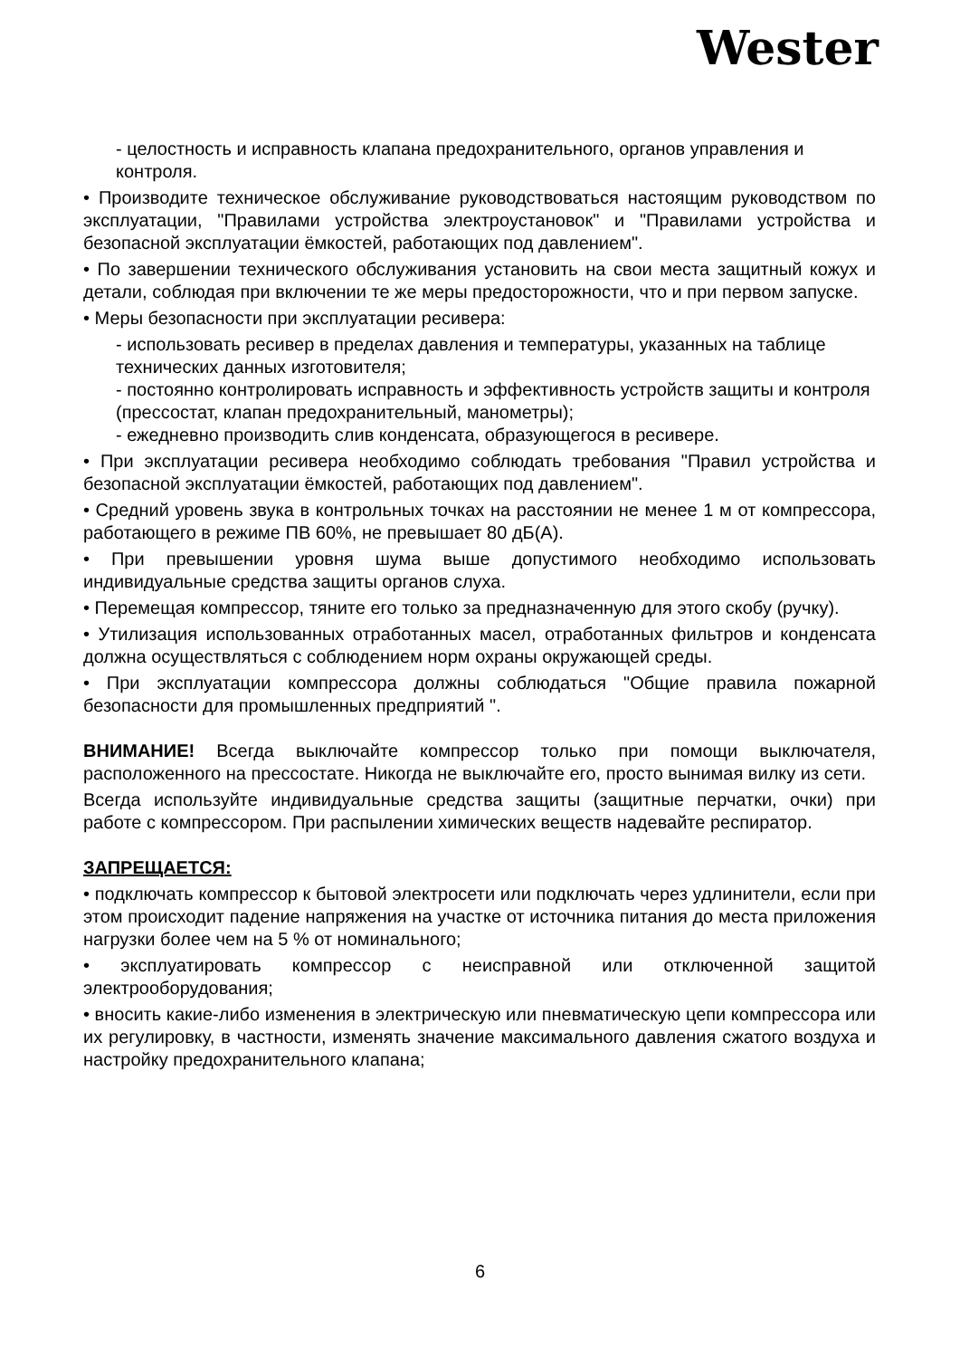Wester
- целостность и исправность клапана предохранительного, органов управления и контроля.
• Производите техническое обслуживание руководствоваться настоящим руководством по эксплуатации, "Правилами устройства электроустановок" и "Правилами устройства и безопасной эксплуатации ёмкостей, работающих под давлением".
• По завершении технического обслуживания установить на свои места защитный кожух и детали, соблюдая при включении те же меры предосторожности, что и при первом запуске.
• Меры безопасности при эксплуатации ресивера:
- использовать ресивер в пределах давления и температуры, указанных на таблице технических данных изготовителя;
- постоянно контролировать исправность и эффективность устройств защиты и контроля (прессостат, клапан предохранительный, манометры);
- ежедневно производить слив конденсата, образующегося в ресивере.
• При эксплуатации ресивера необходимо соблюдать требования "Правил устройства и безопасной эксплуатации ёмкостей, работающих под давлением".
• Средний уровень звука в контрольных точках на расстоянии не менее 1 м от компрессора, работающего в режиме ПВ 60%, не превышает 80 дБ(А).
• При превышении уровня шума выше допустимого необходимо использовать индивидуальные средства защиты органов слуха.
• Перемещая компрессор, тяните его только за предназначенную для этого скобу (ручку).
• Утилизация использованных отработанных масел, отработанных фильтров и конденсата должна осуществляться с соблюдением норм охраны окружающей среды.
• При эксплуатации компрессора должны соблюдаться "Общие правила пожарной безопасности для промышленных предприятий ".
ВНИМАНИЕ! Всегда выключайте компрессор только при помощи выключателя, расположенного на прессостате. Никогда не выключайте его, просто вынимая вилку из сети.
Всегда используйте индивидуальные средства защиты (защитные перчатки, очки) при работе с компрессором. При распылении химических веществ надевайте респиратор.
ЗАПРЕЩАЕТСЯ:
• подключать компрессор к бытовой электросети или подключать через удлинители, если при этом происходит падение напряжения на участке от источника питания до места приложения нагрузки более чем на 5 % от номинального;
• эксплуатировать компрессор с неисправной или отключенной защитой электрооборудования;
• вносить какие-либо изменения в электрическую или пневматическую цепи компрессора или их регулировку, в частности, изменять значение максимального давления сжатого воздуха и настройку предохранительного клапана;
6